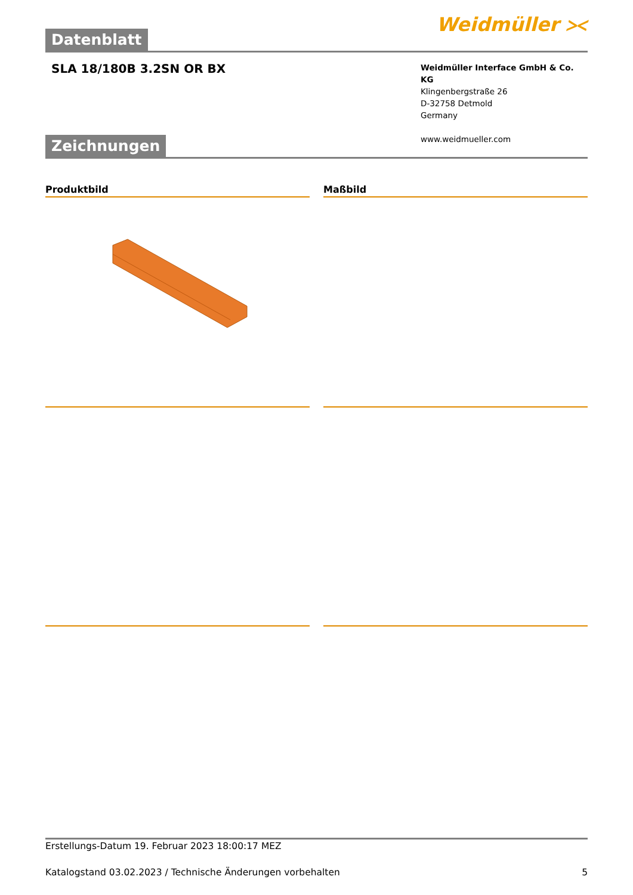Datenblatt
Weidmüller ⪥
SLA 18/180B 3.2SN OR BX
Weidmüller Interface GmbH & Co. KG
Klingenbergstraße 26
D-32758 Detmold
Germany
www.weidmueller.com
Zeichnungen
Produktbild Maßbild
Erstellungs-Datum 19. Februar 2023 18:00:17 MEZ
Katalogstand 03.02.2023 / Technische Änderungen vorbehalten 5